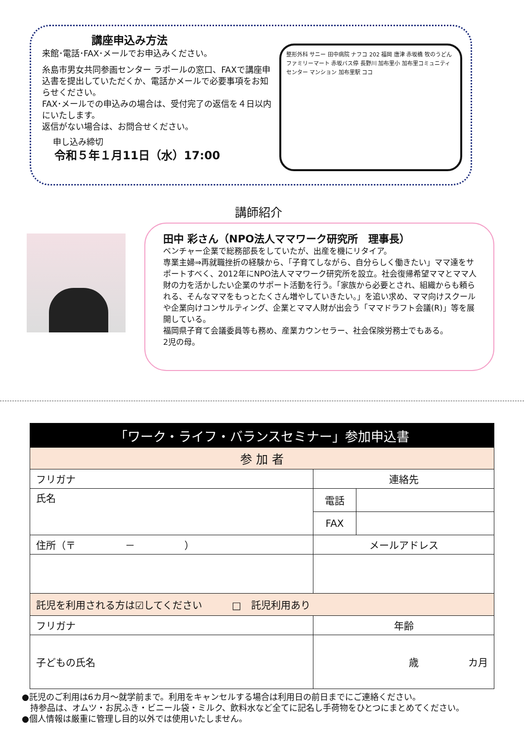講座申込み方法
来館･電話･FAX･メールでお申込みください。
糸島市男女共同参画センター ラポールの窓口、FAXで講座申込書を提出していただくか、電話かメールで必要事項をお知らせください。
FAX･メールでの申込みの場合は、受付完了の返信を４日以内にいたします。
返信がない場合は、お問合せください。
申し込み締切
令和５年１月11日（水）17:00
整形外科 サニー 田中病院 ナフコ 202 福岡 唐津 赤坂橋 牧のうどん ファミリーマート 赤坂バス停 長野川 加布里小 加布里コミュニティセンター マンション 加布里駅 ココ
講師紹介
田中 彩さん（NPO法人ママワーク研究所　理事長）
ベンチャー企業で総務部長をしていたが、出産を機にリタイア。
専業主婦⇒再就職挫折の経験から、「子育てしながら、自分らしく働きたい」ママ達をサポートすべく、2012年にNPO法人ママワーク研究所を設立。社会復帰希望ママとママ人財の力を活かしたい企業のサポート活動を行う。「家族から必要とされ、組織からも頼られる、そんなママをもっとたくさん増やしていきたい。」を追い求め、ママ向けスクールや企業向けコンサルティング、企業とママ人財が出会う「ママドラフト会議(R)」等を展開している。
福岡県子育て会議委員等も務め、産業カウンセラー、社会保険労務士でもある。
2児の母。
| 「ワーク・ライフ・バランスセミナー」参加申込書 | | |
| --- | --- | --- |
| 参 加 者 | | |
| フリガナ | 連絡先 | |
| 氏名 | 電話 | |
| | FAX | |
| 住所（〒 － ） | メールアドレス | |
| 託児を利用される方は☑してください □ 託児利用あり | | |
| フリガナ | 年齢 | |
| 子どもの氏名 | 歳 カ月 | |
●託児のご利用は6カ月～就学前まで。利用をキャンセルする場合は利用日の前日までにご連絡ください。
　持参品は、オムツ・お尻ふき・ビニール袋・ミルク、飲料水など全てに記名し手荷物をひとつにまとめてください。
●個人情報は厳重に管理し目的以外では使用いたしません。